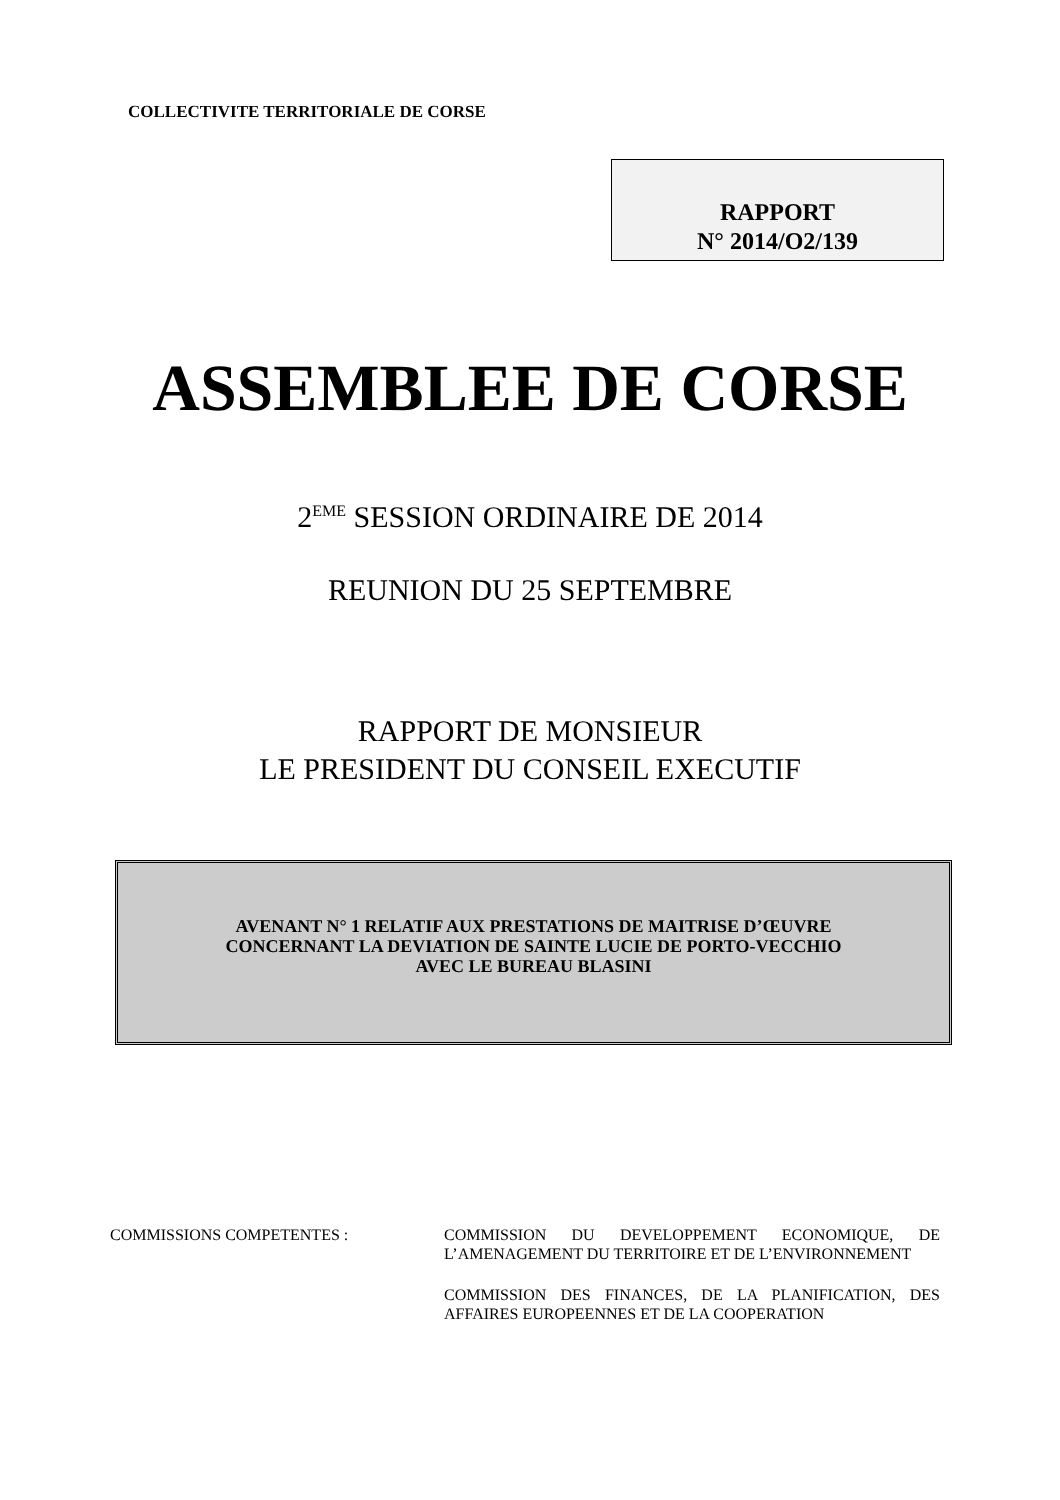COLLECTIVITE TERRITORIALE DE CORSE
RAPPORT
N° 2014/O2/139
ASSEMBLEE DE CORSE
2<sup>EME</sup> SESSION ORDINAIRE DE 2014
REUNION DU 25 SEPTEMBRE
RAPPORT DE MONSIEUR
LE PRESIDENT DU CONSEIL EXECUTIF
AVENANT N° 1 RELATIF AUX PRESTATIONS DE MAITRISE D’ŒUVRE
CONCERNANT LA DEVIATION DE SAINTE LUCIE DE PORTO-VECCHIO
AVEC LE BUREAU BLASINI
COMMISSIONS COMPETENTES : COMMISSION DU DEVELOPPEMENT ECONOMIQUE, DE L’AMENAGEMENT DU TERRITOIRE ET DE L’ENVIRONNEMENT
COMMISSION DES FINANCES, DE LA PLANIFICATION, DES AFFAIRES EUROPEENNES ET DE LA COOPERATION